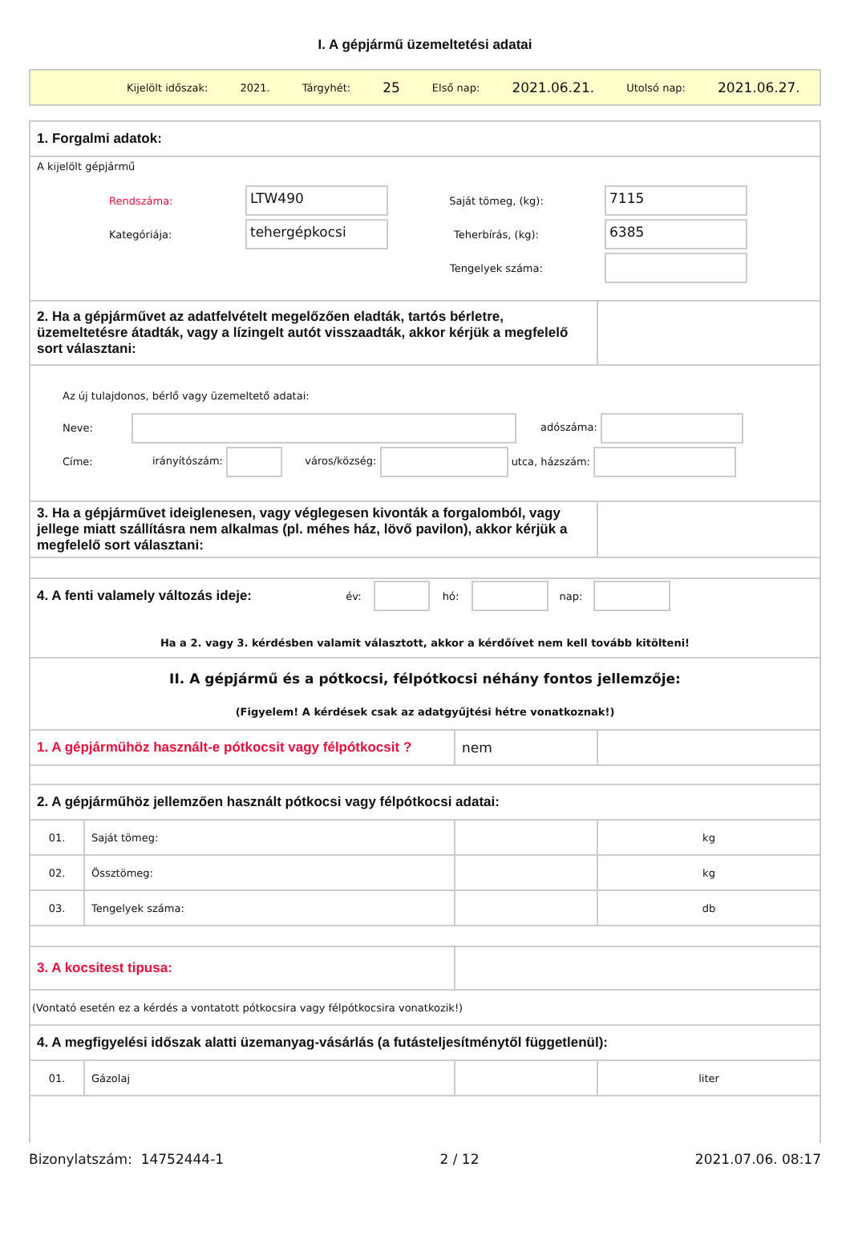I. A gépjármű üzemeltetési adatai
Kijelölt időszak: 2021. Tárgyhét: 25 Első nap: 2021.06.21. Utolsó nap: 2021.06.27.
| 1. Forgalmi adatok: | | | |
| A kijelölt gépjármű Rendszáma: LTW490 Saját tömeg, (kg): 7115 Kategóriája: tehergépkocsi Teherbírás, (kg): 6385 Tengelyek száma: | | | |
| 2. Ha a gépjárművet az adatfelvételt megelőzően eladták, tartós bérletre, üzemeltetésre átadták, vagy a lízingelt autót visszaadták, akkor kérjük a megfelelő sort választani: | | | |
| Az új tulajdonos, bérlő vagy üzemeltető adatai: Neve: adószáma: Címe: irányítószám: város/község: utca, házszám: | | | |
| 3. Ha a gépjárművet ideiglenesen, vagy véglegesen kivonták a forgalomból, vagy jellege miatt szállításra nem alkalmas (pl. méhes ház, lövő pavilon), akkor kérjük a megfelelő sort választani: | | | |
| 4. A fenti valamely változás ideje: év: hó: nap: Ha a 2. vagy 3. kérdésben valamit választott, akkor a kérdőívet nem kell tovább kitölteni! | | | |
| II. A gépjármű és a pótkocsi, félpótkocsi néhány fontos jellemzője: (Figyelem! A kérdések csak az adatgyűjtési hétre vonatkoznak!) | | | |
| 1. A gépjárműhöz használt-e pótkocsit vagy félpótkocsit ? | | nem | |
| 2. A gépjárműhöz jellemzően használt pótkocsi vagy félpótkocsi adatai: | | | |
| 01. | Saját tömeg: | | kg |
| 02. | Össztömeg: | | kg |
| 03. | Tengelyek száma: | | db |
| 3. A kocsitest tipusa: | | | |
| (Vontató esetén ez a kérdés a vontatott pótkocsira vagy félpótkocsira vonatkozik!) | | | |
| 4. A megfigyelési időszak alatti üzemanyag-vásárlás (a futásteljesítménytől függetlenül): | | | |
| 01. | Gázolaj | | liter |
Bizonylatszám: 14752444-1 2 / 12 2021.07.06. 08:17